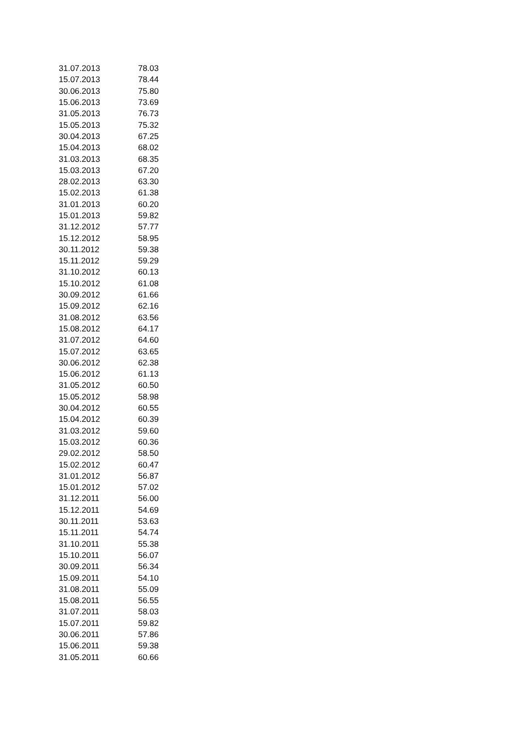| 31.07.2013 | 78.03 |
| 15.07.2013 | 78.44 |
| 30.06.2013 | 75.80 |
| 15.06.2013 | 73.69 |
| 31.05.2013 | 76.73 |
| 15.05.2013 | 75.32 |
| 30.04.2013 | 67.25 |
| 15.04.2013 | 68.02 |
| 31.03.2013 | 68.35 |
| 15.03.2013 | 67.20 |
| 28.02.2013 | 63.30 |
| 15.02.2013 | 61.38 |
| 31.01.2013 | 60.20 |
| 15.01.2013 | 59.82 |
| 31.12.2012 | 57.77 |
| 15.12.2012 | 58.95 |
| 30.11.2012 | 59.38 |
| 15.11.2012 | 59.29 |
| 31.10.2012 | 60.13 |
| 15.10.2012 | 61.08 |
| 30.09.2012 | 61.66 |
| 15.09.2012 | 62.16 |
| 31.08.2012 | 63.56 |
| 15.08.2012 | 64.17 |
| 31.07.2012 | 64.60 |
| 15.07.2012 | 63.65 |
| 30.06.2012 | 62.38 |
| 15.06.2012 | 61.13 |
| 31.05.2012 | 60.50 |
| 15.05.2012 | 58.98 |
| 30.04.2012 | 60.55 |
| 15.04.2012 | 60.39 |
| 31.03.2012 | 59.60 |
| 15.03.2012 | 60.36 |
| 29.02.2012 | 58.50 |
| 15.02.2012 | 60.47 |
| 31.01.2012 | 56.87 |
| 15.01.2012 | 57.02 |
| 31.12.2011 | 56.00 |
| 15.12.2011 | 54.69 |
| 30.11.2011 | 53.63 |
| 15.11.2011 | 54.74 |
| 31.10.2011 | 55.38 |
| 15.10.2011 | 56.07 |
| 30.09.2011 | 56.34 |
| 15.09.2011 | 54.10 |
| 31.08.2011 | 55.09 |
| 15.08.2011 | 56.55 |
| 31.07.2011 | 58.03 |
| 15.07.2011 | 59.82 |
| 30.06.2011 | 57.86 |
| 15.06.2011 | 59.38 |
| 31.05.2011 | 60.66 |